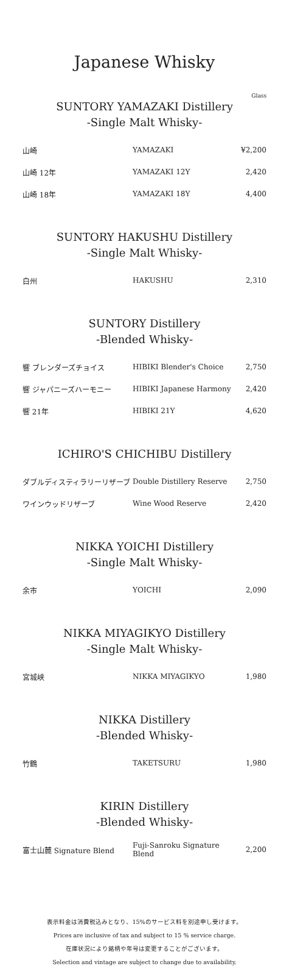Japanese Whisky
Glass
SUNTORY YAMAZAKI Distillery
-Single Malt Whisky-
| 山崎 | YAMAZAKI | ¥2,200 |
| 山崎 12年 | YAMAZAKI 12Y | 2,420 |
| 山崎 18年 | YAMAZAKI 18Y | 4,400 |
SUNTORY HAKUSHU Distillery
-Single Malt Whisky-
| 白州 | HAKUSHU | 2,310 |
SUNTORY Distillery
-Blended Whisky-
| 響 ブレンダーズチョイス | HIBIKI Blender's Choice | 2,750 |
| 響 ジャパニーズハーモニー | HIBIKI Japanese Harmony | 2,420 |
| 響 21年 | HIBIKI 21Y | 4,620 |
ICHIRO'S CHICHIBU Distillery
| ダブルディスティラリーリザーブ | Double Distillery Reserve | 2,750 |
| ワインウッドリザーブ | Wine Wood Reserve | 2,420 |
NIKKA YOICHI Distillery
-Single Malt Whisky-
| 余市 | YOICHI | 2,090 |
NIKKA MIYAGIKYO Distillery
-Single Malt Whisky-
| 宮城峡 | NIKKA MIYAGIKYO | 1,980 |
NIKKA Distillery
-Blended Whisky-
| 竹鶴 | TAKETSURU | 1,980 |
KIRIN Distillery
-Blended Whisky-
| 富士山麓 Signature Blend | Fuji-Sanroku Signature Blend | 2,200 |
表示料金は消費税込みとなり、15%のサービス料を別途申し受けます。
Prices are inclusive of tax and subject to 15 % service charge.
在庫状況により銘柄や年号は変更することがございます。
Selection and vintage are subject to change due to availability.